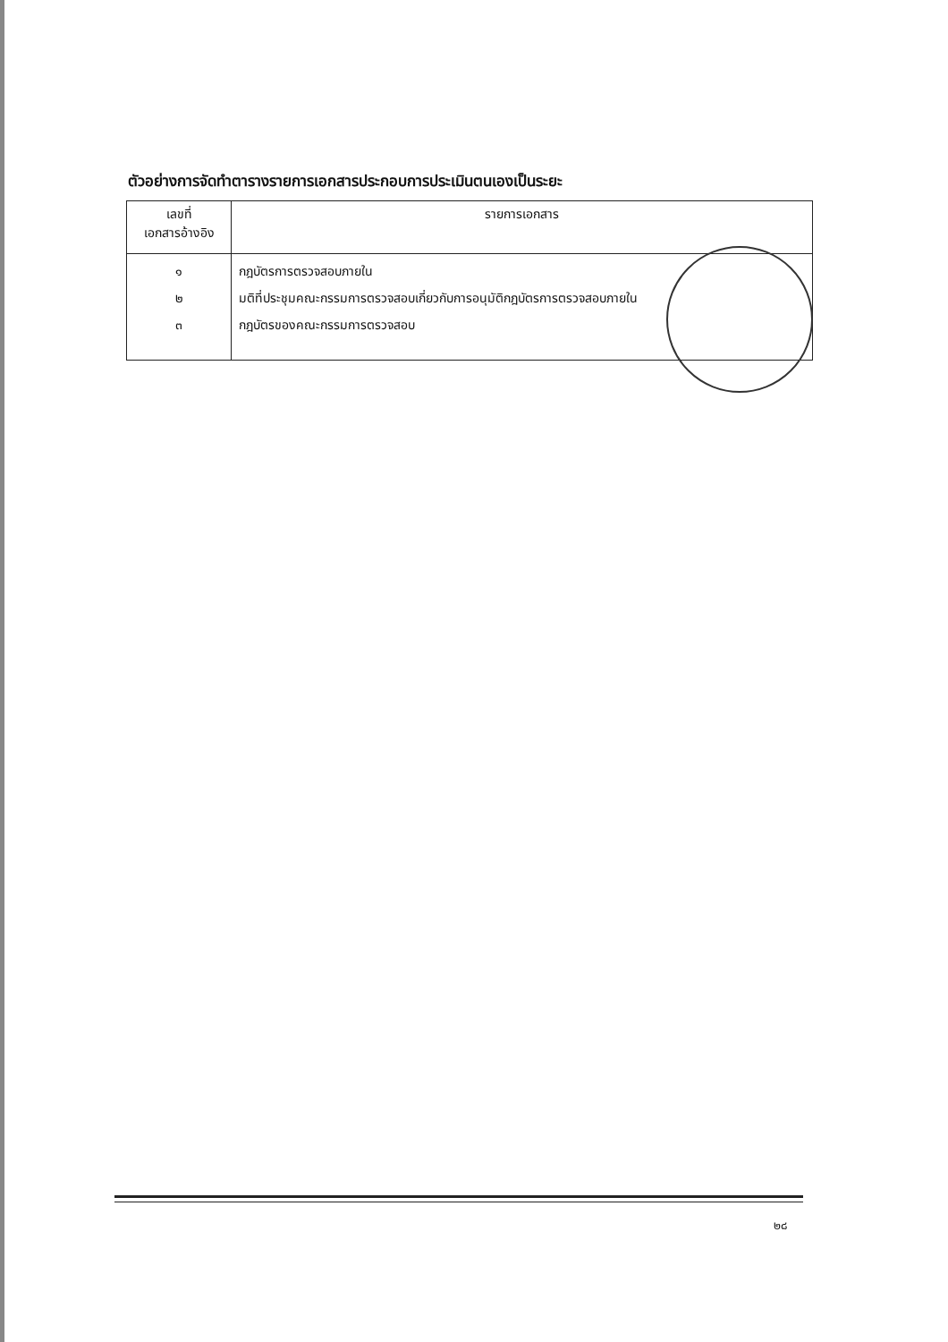ตัวอย่างการจัดทำตารางรายการเอกสารประกอบการประเมินตนเองเป็นระยะ
| เลขที่ เอกสารอ้างอิง | รายการเอกสาร |
| --- | --- |
| ๑ ๒ ๓ | กฎบัตรการตรวจสอบภายใน มติที่ประชุมคณะกรรมการตรวจสอบเกี่ยวกับการอนุมัติกฎบัตรการตรวจสอบภายใน กฎบัตรของคณะกรรมการตรวจสอบ |
๒๘